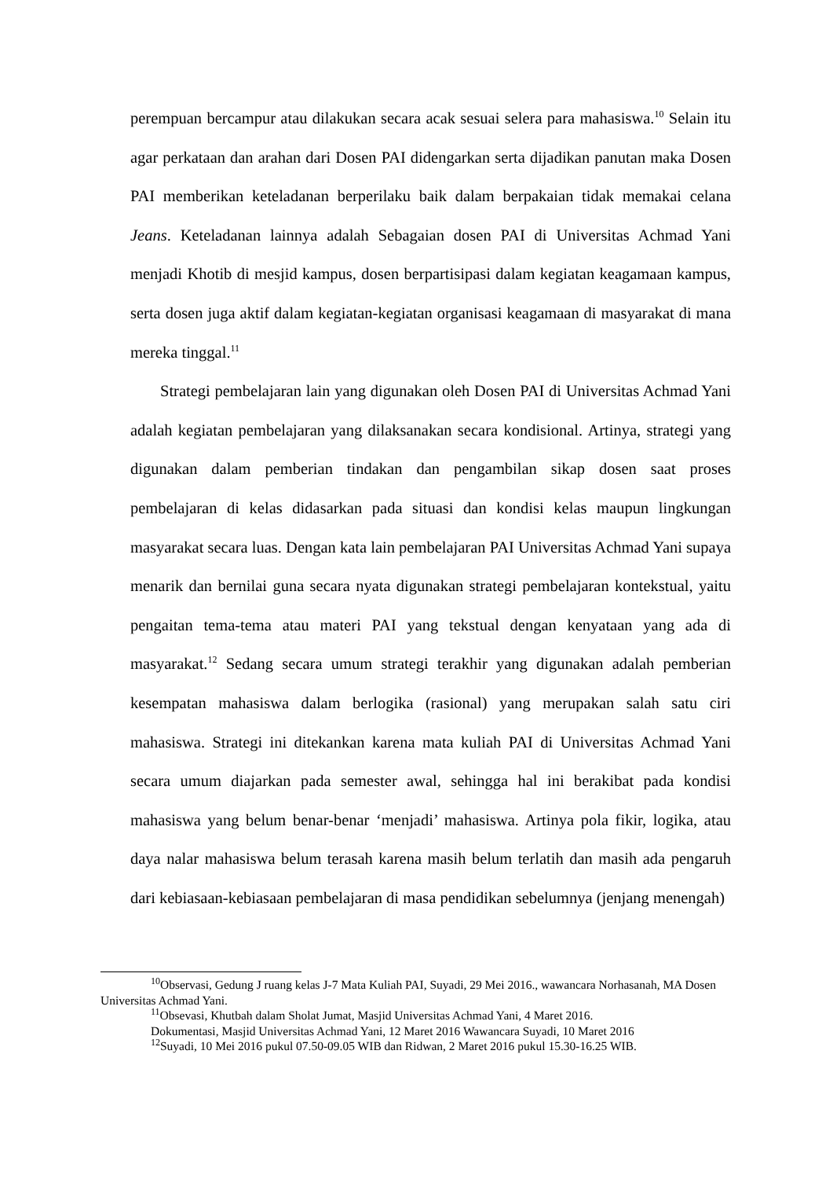perempuan bercampur atau dilakukan secara acak sesuai selera para mahasiswa.<sup>10</sup> Selain itu agar perkataan dan arahan dari Dosen PAI didengarkan serta dijadikan panutan maka Dosen PAI memberikan keteladanan berperilaku baik dalam berpakaian tidak memakai celana Jeans. Keteladanan lainnya adalah Sebagaian dosen PAI di Universitas Achmad Yani menjadi Khotib di mesjid kampus, dosen berpartisipasi dalam kegiatan keagamaan kampus, serta dosen juga aktif dalam kegiatan-kegiatan organisasi keagamaan di masyarakat di mana mereka tinggal.<sup>11</sup>
Strategi pembelajaran lain yang digunakan oleh Dosen PAI di Universitas Achmad Yani adalah kegiatan pembelajaran yang dilaksanakan secara kondisional. Artinya, strategi yang digunakan dalam pemberian tindakan dan pengambilan sikap dosen saat proses pembelajaran di kelas didasarkan pada situasi dan kondisi kelas maupun lingkungan masyarakat secara luas. Dengan kata lain pembelajaran PAI Universitas Achmad Yani supaya menarik dan bernilai guna secara nyata digunakan strategi pembelajaran kontekstual, yaitu pengaitan tema-tema atau materi PAI yang tekstual dengan kenyataan yang ada di masyarakat.<sup>12</sup> Sedang secara umum strategi terakhir yang digunakan adalah pemberian kesempatan mahasiswa dalam berlogika (rasional) yang merupakan salah satu ciri mahasiswa. Strategi ini ditekankan karena mata kuliah PAI di Universitas Achmad Yani secara umum diajarkan pada semester awal, sehingga hal ini berakibat pada kondisi mahasiswa yang belum benar-benar ‘menjadi’ mahasiswa. Artinya pola fikir, logika, atau daya nalar mahasiswa belum terasah karena masih belum terlatih dan masih ada pengaruh dari kebiasaan-kebiasaan pembelajaran di masa pendidikan sebelumnya (jenjang menengah)
<sup>10</sup> Observasi, Gedung J ruang kelas J-7 Mata Kuliah PAI, Suyadi, 29 Mei 2016., wawancara Norhasanah, MA Dosen Universitas Achmad Yani.
<sup>11</sup> Obsevasi, Khutbah dalam Sholat Jumat, Masjid Universitas Achmad Yani, 4 Maret 2016.
Dokumentasi, Masjid Universitas Achmad Yani, 12 Maret 2016 Wawancara Suyadi, 10 Maret 2016
<sup>12</sup> Suyadi, 10 Mei 2016 pukul 07.50-09.05 WIB dan Ridwan, 2 Maret 2016 pukul 15.30-16.25 WIB.